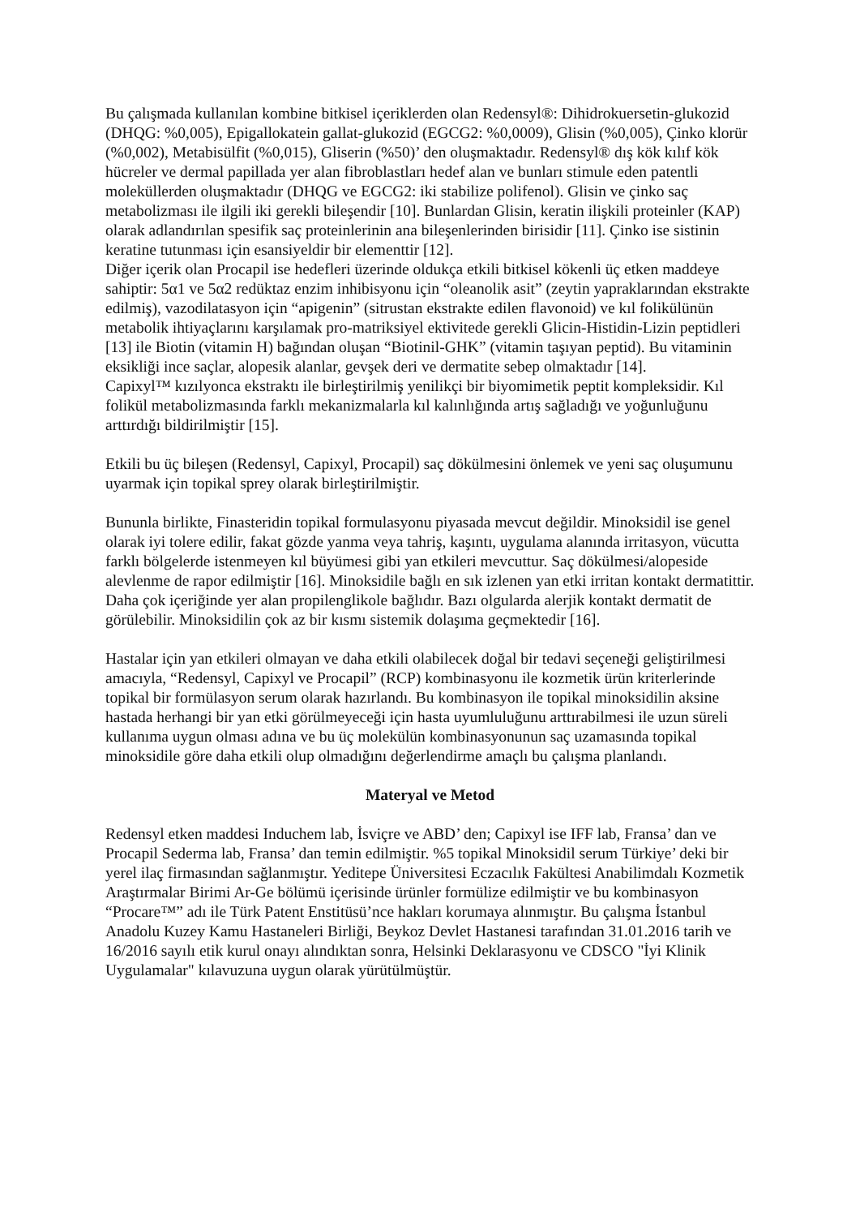Bu çalışmada kullanılan kombine bitkisel içeriklerden olan Redensyl®: Dihidrokuersetin-glukozid (DHQG: %0,005), Epigallokatein gallat-glukozid (EGCG2: %0,0009), Glisin (%0,005), Çinko klorür (%0,002), Metabisülfit (%0,015), Gliserin (%50)’ den oluşmaktadır. Redensyl® dış kök kılıf kök hücreler ve dermal papillada yer alan fibroblastları hedef alan ve bunları stimule eden patentli moleküllerden oluşmaktadır (DHQG ve EGCG2: iki stabilize polifenol). Glisin ve çinko saç metabolizması ile ilgili iki gerekli bileşendir [10]. Bunlardan Glisin, keratin ilişkili proteinler (KAP) olarak adlandırılan spesifik saç proteinlerinin ana bileşenlerinden birisidir [11]. Çinko ise sistinin keratine tutunması için esansiyeldir bir elementtir [12].
Diğer içerik olan Procapil ise hedefleri üzerinde oldukça etkili bitkisel kökenli üç etken maddeye sahiptir: 5α1 ve 5α2 redüktaz enzim inhibisyonu için “oleanolik asit” (zeytin yapraklarından ekstrakte edilmiş), vazodilatasyon için “apigenin” (sitrustan ekstrakte edilen flavonoid) ve kıl folikülünün metabolik ihtiyaçlarını karşılamak pro-matriksiyel ektivitede gerekli Glicin-Histidin-Lizin peptidleri [13] ile Biotin (vitamin H) bağından oluşan “Biotinil-GHK” (vitamin taşıyan peptid). Bu vitaminin eksikliği ince saçlar, alopesik alanlar, gevşek deri ve dermatite sebep olmaktadır [14].
Capixyl™ kızılyonca ekstraktı ile birleştirilmiş yenilikçi bir biyomimetik peptit kompleksidir. Kıl folikül metabolizmasında farklı mekanizmalarla kıl kalınlığında artış sağladığı ve yoğunluğunu arttırdığı bildirilmiştir [15].
Etkili bu üç bileşen (Redensyl, Capixyl, Procapil) saç dökülmesini önlemek ve yeni saç oluşumunu uyarmak için topikal sprey olarak birleştirilmiştir.
Bununla birlikte, Finasteridin topikal formulasyonu piyasada mevcut değildir. Minoksidil ise genel olarak iyi tolere edilir, fakat gözde yanma veya tahriş, kaşıntı, uygulama alanında irritasyon, vücutta farklı bölgelerde istenmeyen kıl büyümesi gibi yan etkileri mevcuttur. Saç dökülmesi/alopeside alevlenme de rapor edilmiştir [16]. Minoksidile bağlı en sık izlenen yan etki irritan kontakt dermatittir. Daha çok içeriğinde yer alan propilenglikole bağlıdır. Bazı olgularda alerjik kontakt dermatit de görülebilir. Minoksidilin çok az bir kısmı sistemik dolaşıma geçmektedir [16].
Hastalar için yan etkileri olmayan ve daha etkili olabilecek doğal bir tedavi seçeneği geliştirilmesi amacıyla, “Redensyl, Capixyl ve Procapil” (RCP) kombinasyonu ile kozmetik ürün kriterlerinde topikal bir formülasyon serum olarak hazırlandı. Bu kombinasyon ile topikal minoksidilin aksine hastada herhangi bir yan etki görülmeyeceği için hasta uyumluluğunu arttırabilmesi ile uzun süreli kullanıma uygun olması adına ve bu üç molekülün kombinasyonunun saç uzamasında topikal minoksidile göre daha etkili olup olmadığını değerlendirme amaçlı bu çalışma planlandı.
Materyal ve Metod
Redensyl etken maddesi Induchem lab, İsviçre ve ABD’ den; Capixyl ise IFF lab, Fransa’ dan ve Procapil Sederma lab, Fransa’ dan temin edilmiştir. %5 topikal Minoksidil serum Türkiye’ deki bir yerel ilaç firmasından sağlanmıştır. Yeditepe Üniversitesi Eczacılık Fakültesi Anabilimdalı Kozmetik Araştırmalar Birimi Ar-Ge bölümü içerisinde ürünler formülize edilmiştir ve bu kombinasyon “Procare™” adı ile Türk Patent Enstitüsü’nce hakları korumaya alınmıştır. Bu çalışma İstanbul Anadolu Kuzey Kamu Hastaneleri Birliği, Beykoz Devlet Hastanesi tarafından 31.01.2016 tarih ve 16/2016 sayılı etik kurul onayı alındıktan sonra, Helsinki Deklarasyonu ve CDSCO "İyi Klinik Uygulamalar" kılavuzuna uygun olarak yürütülmüştür.